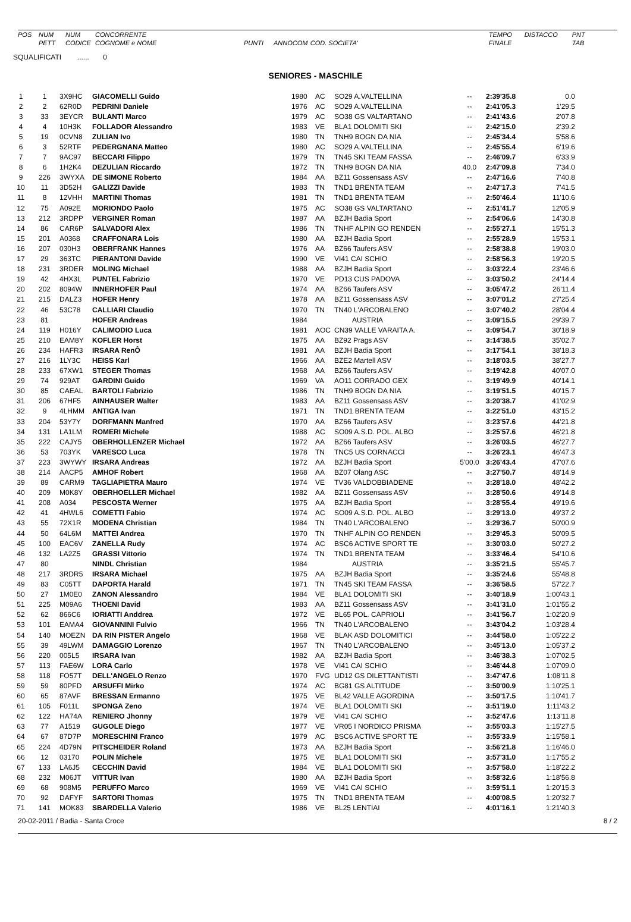| POS | NUM PETT | NUM CODICE | CONCORRENTE COGNOME e NOME | PUNTI | ANNO | COM | COD. SOCIETA' | TEMPO FINALE | DISTACCO | PNT TAB |
SQUALIFICATI ...... 0
SENIORES - MASCHILE
| 1 | 1 | 3X9HC | GIACOMELLI Guido | 1980 | AC | SO29 A.VALTELLINA | -- | 2:39'35.8 | 0.0 | |
| 2 | 2 | 62R0D | PEDRINI Daniele | 1976 | AC | SO29 A.VALTELLINA | -- | 2:41'05.3 | 1'29.5 | |
| 3 | 33 | 3EYCR | BULANTI Marco | 1979 | AC | SO38 GS VALTARTANO | -- | 2:41'43.6 | 2'07.8 | |
| 4 | 4 | 10H3K | FOLLADOR Alessandro | 1983 | VE | BLA1 DOLOMITI SKI | -- | 2:42'15.0 | 2'39.2 | |
| 5 | 19 | 0CVN8 | ZULIAN Ivo | 1980 | TN | TNH9 BOGN DA NIA | -- | 2:45'34.4 | 5'58.6 | |
| 6 | 3 | 52RTF | PEDERGNANA Matteo | 1980 | AC | SO29 A.VALTELLINA | -- | 2:45'55.4 | 6'19.6 | |
| 7 | 7 | 9AC97 | BECCARI Filippo | 1979 | TN | TN45 SKI TEAM FASSA | -- | 2:46'09.7 | 6'33.9 | |
| 8 | 6 | 1H2K4 | DEZULIAN Riccardo | 1972 | TN | TNH9 BOGN DA NIA | 40.0 | 2:47'09.8 | 7'34.0 | |
| 9 | 226 | 3WYXA | DE SIMONE Roberto | 1984 | AA | BZ11 Gossensass ASV | -- | 2:47'16.6 | 7'40.8 | |
| 10 | 11 | 3D52H | GALIZZI Davide | 1983 | TN | TND1 BRENTA TEAM | -- | 2:47'17.3 | 7'41.5 | |
| 11 | 8 | 12VHH | MARTINI Thomas | 1981 | TN | TND1 BRENTA TEAM | -- | 2:50'46.4 | 11'10.6 | |
| 12 | 75 | A092E | MORIONDO Paolo | 1975 | AC | SO38 GS VALTARTANO | -- | 2:51'41.7 | 12'05.9 | |
| 13 | 212 | 3RDPP | VERGINER Roman | 1987 | AA | BZJH Badia Sport | -- | 2:54'06.6 | 14'30.8 | |
| 14 | 86 | CAR6P | SALVADORI Alex | 1986 | TN | TNHF ALPIN GO RENDEN | -- | 2:55'27.1 | 15'51.3 | |
| 15 | 201 | A0368 | CRAFFONARA Lois | 1980 | AA | BZJH Badia Sport | -- | 2:55'28.9 | 15'53.1 | |
| 16 | 207 | 030H3 | OBERFRANK Hannes | 1976 | AA | BZ66 Taufers ASV | -- | 2:58'38.8 | 19'03.0 | |
| 17 | 29 | 363TC | PIERANTONI Davide | 1990 | VE | VI41 CAI SCHIO | -- | 2:58'56.3 | 19'20.5 | |
| 18 | 231 | 3RDER | MOLING Michael | 1988 | AA | BZJH Badia Sport | -- | 3:03'22.4 | 23'46.6 | |
| 19 | 42 | 4HX3L | PUNTEL Fabrizio | 1970 | VE | PD13 CUS PADOVA | -- | 3:03'50.2 | 24'14.4 | |
| 20 | 202 | 8094W | INNERHOFER Paul | 1974 | AA | BZ66 Taufers ASV | -- | 3:05'47.2 | 26'11.4 | |
| 21 | 215 | DALZ3 | HOFER Henry | 1978 | AA | BZ11 Gossensass ASV | -- | 3:07'01.2 | 27'25.4 | |
| 22 | 46 | 53C78 | CALLIARI Claudio | 1970 | TN | TN40 L'ARCOBALENO | -- | 3:07'40.2 | 28'04.4 | |
| 23 | 81 | | HOFER Andreas | 1984 | | AUSTRIA | -- | 3:09'15.5 | 29'39.7 | |
| 24 | 119 | H016Y | CALIMODIO Luca | 1981 | AOC | CN39 VALLE VARAITA A. | -- | 3:09'54.7 | 30'18.9 | |
| 25 | 210 | EAM8Y | KOFLER Horst | 1975 | AA | BZ92 Prags ASV | -- | 3:14'38.5 | 35'02.7 | |
| 26 | 234 | HAFR3 | IRSARA RenÔ | 1981 | AA | BZJH Badia Sport | -- | 3:17'54.1 | 38'18.3 | |
| 27 | 216 | 1LY3C | HEISS Karl | 1966 | AA | BZE2 Martell ASV | -- | 3:18'03.5 | 38'27.7 | |
| 28 | 233 | 67XW1 | STEGER Thomas | 1968 | AA | BZ66 Taufers ASV | -- | 3:19'42.8 | 40'07.0 | |
| 29 | 74 | 929AT | GARDINI Guido | 1969 | VA | AO11 CORRADO GEX | -- | 3:19'49.9 | 40'14.1 | |
| 30 | 85 | CAEAL | BARTOLI Fabrizio | 1986 | TN | TNH9 BOGN DA NIA | -- | 3:19'51.5 | 40'15.7 | |
| 31 | 206 | 67HF5 | AINHAUSER Walter | 1983 | AA | BZ11 Gossensass ASV | -- | 3:20'38.7 | 41'02.9 | |
| 32 | 9 | 4LHMM | ANTIGA Ivan | 1971 | TN | TND1 BRENTA TEAM | -- | 3:22'51.0 | 43'15.2 | |
| 33 | 204 | 53Y7Y | DORFMANN Manfred | 1970 | AA | BZ66 Taufers ASV | -- | 3:23'57.6 | 44'21.8 | |
| 34 | 131 | LA1LM | ROMERI Michele | 1988 | AC | SO09 A.S.D. POL. ALBO | -- | 3:25'57.6 | 46'21.8 | |
| 35 | 222 | CAJY5 | OBERHOLLENZER Michael | 1972 | AA | BZ66 Taufers ASV | -- | 3:26'03.5 | 46'27.7 | |
| 36 | 53 | 703YK | VARESCO Luca | 1978 | TN | TNC5 US CORNACCI | -- | 3:26'23.1 | 46'47.3 | |
| 37 | 223 | 3WYWY | IRSARA Andreas | 1972 | AA | BZJH Badia Sport | 5'00.0 | 3:26'43.4 | 47'07.6 | |
| 38 | 214 | AACP5 | AMHOF Robert | 1968 | AA | BZ07 Olang ASC | -- | 3:27'50.7 | 48'14.9 | |
| 39 | 89 | CARM9 | TAGLIAPIETRA Mauro | 1974 | VE | TV36 VALDOBBIADENE | -- | 3:28'18.0 | 48'42.2 | |
| 40 | 209 | M0K8Y | OBERHOELLER Michael | 1982 | AA | BZ11 Gossensass ASV | -- | 3:28'50.6 | 49'14.8 | |
| 41 | 208 | A034 | PESCOSTA Werner | 1975 | AA | BZJH Badia Sport | -- | 3:28'55.4 | 49'19.6 | |
| 42 | 41 | 4HWL6 | COMETTI Fabio | 1974 | AC | SO09 A.S.D. POL. ALBO | -- | 3:29'13.0 | 49'37.2 | |
| 43 | 55 | 72X1R | MODENA Christian | 1984 | TN | TN40 L'ARCOBALENO | -- | 3:29'36.7 | 50'00.9 | |
| 44 | 50 | 64L6M | MATTEI Andrea | 1970 | TN | TNHF ALPIN GO RENDEN | -- | 3:29'45.3 | 50'09.5 | |
| 45 | 100 | EAC6V | ZANELLA Rudy | 1974 | AC | BSC6 ACTIVE SPORT TE | -- | 3:30'03.0 | 50'27.2 | |
| 46 | 132 | LA2Z5 | GRASSI Vittorio | 1974 | TN | TND1 BRENTA TEAM | -- | 3:33'46.4 | 54'10.6 | |
| 47 | 80 | | NINDL Christian | 1984 | | AUSTRIA | -- | 3:35'21.5 | 55'45.7 | |
| 48 | 217 | 3RDR5 | IRSARA Michael | 1975 | AA | BZJH Badia Sport | -- | 3:35'24.6 | 55'48.8 | |
| 49 | 83 | C05TT | DAPORTA Harald | 1971 | TN | TN45 SKI TEAM FASSA | -- | 3:36'58.5 | 57'22.7 | |
| 50 | 27 | 1M0E0 | ZANON Alessandro | 1984 | VE | BLA1 DOLOMITI SKI | -- | 3:40'18.9 | 1:00'43.1 | |
| 51 | 225 | M09A6 | THOENI David | 1983 | AA | BZ11 Gossensass ASV | -- | 3:41'31.0 | 1:01'55.2 | |
| 52 | 62 | 866C6 | IORIATTI Anddrea | 1972 | VE | BL65 POL. CAPRIOLI | -- | 3:41'56.7 | 1:02'20.9 | |
| 53 | 101 | EAMA4 | GIOVANNINI Fulvio | 1966 | TN | TN40 L'ARCOBALENO | -- | 3:43'04.2 | 1:03'28.4 | |
| 54 | 140 | MOEZN | DA RIN PISTER Angelo | 1968 | VE | BLAK ASD DOLOMITICI | -- | 3:44'58.0 | 1:05'22.2 | |
| 55 | 39 | 49LWM | DAMAGGIO Lorenzo | 1967 | TN | TN40 L'ARCOBALENO | -- | 3:45'13.0 | 1:05'37.2 | |
| 56 | 220 | 005L5 | IRSARA Ivan | 1982 | AA | BZJH Badia Sport | -- | 3:46'38.3 | 1:07'02.5 | |
| 57 | 113 | FAE6W | LORA Carlo | 1978 | VE | VI41 CAI SCHIO | -- | 3:46'44.8 | 1:07'09.0 | |
| 58 | 118 | FO57T | DELL'ANGELO Renzo | 1970 | FVG | UD12 GS DILETTANTISTI | -- | 3:47'47.6 | 1:08'11.8 | |
| 59 | 59 | 80PFD | ARSUFFI Mirko | 1974 | AC | BG81 GS ALTITUDE | -- | 3:50'00.9 | 1:10'25.1 | |
| 60 | 65 | 87AVF | BRESSAN Ermanno | 1975 | VE | BL42 VALLE AGORDINA | -- | 3:50'17.5 | 1:10'41.7 | |
| 61 | 105 | F011L | SPONGA Zeno | 1974 | VE | BLA1 DOLOMITI SKI | -- | 3:51'19.0 | 1:11'43.2 | |
| 62 | 122 | HA74A | RENIERO Jhonny | 1979 | VE | VI41 CAI SCHIO | -- | 3:52'47.6 | 1:13'11.8 | |
| 63 | 77 | A1519 | GUGOLE Diego | 1977 | VE | VR05 I NORDICO PRISMA | -- | 3:55'03.3 | 1:15'27.5 | |
| 64 | 67 | 87D7P | MORESCHINI Franco | 1979 | AC | BSC6 ACTIVE SPORT TE | -- | 3:55'33.9 | 1:15'58.1 | |
| 65 | 224 | 4D79N | PITSCHEIDER Roland | 1973 | AA | BZJH Badia Sport | -- | 3:56'21.8 | 1:16'46.0 | |
| 66 | 12 | 03170 | POLIN Michele | 1975 | VE | BLA1 DOLOMITI SKI | -- | 3:57'31.0 | 1:17'55.2 | |
| 67 | 133 | LA6J5 | CECCHIN David | 1984 | VE | BLA1 DOLOMITI SKI | -- | 3:57'58.0 | 1:18'22.2 | |
| 68 | 232 | M06JT | VITTUR Ivan | 1980 | AA | BZJH Badia Sport | -- | 3:58'32.6 | 1:18'56.8 | |
| 69 | 68 | 908M5 | PERUFFO Marco | 1969 | VE | VI41 CAI SCHIO | -- | 3:59'51.1 | 1:20'15.3 | |
| 70 | 92 | DAFYF | SARTORI Thomas | 1975 | TN | TND1 BRENTA TEAM | -- | 4:00'08.5 | 1:20'32.7 | |
| 71 | 141 | MOK83 | SBARDELLA Valerio | 1986 | VE | BL25 LENTIAI | -- | 4:01'16.1 | 1:21'40.3 | |
20-02-2011 / Badia - Santa Croce 8 / 2